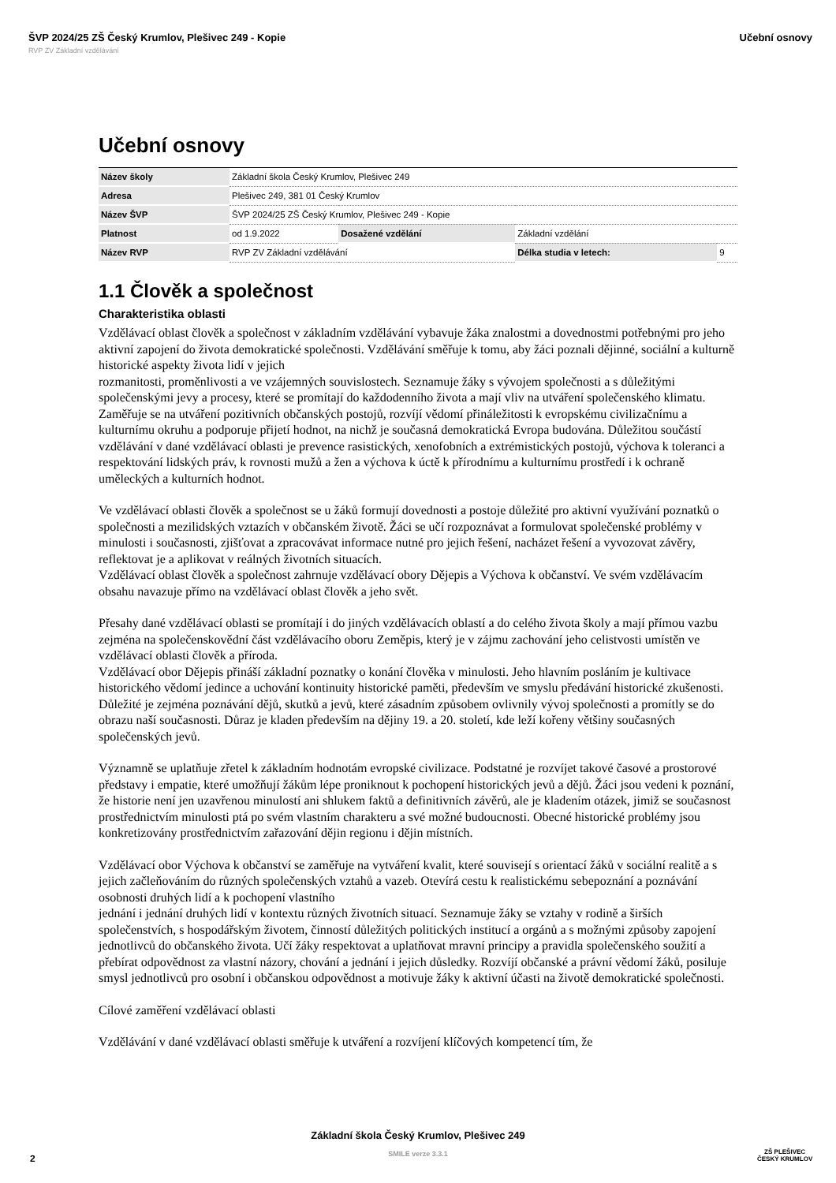ŠVP 2024/25 ZŠ Český Krumlov, Plešivec 249 - Kopie Učební osnovy
RVP ZV Základní vzdělávání
Učební osnovy
| Název školy | Základní škola Český Krumlov, Plešivec 249 | | | | |
| Adresa | Plešivec 249, 381 01 Český Krumlov | | | | |
| Název ŠVP | ŠVP 2024/25 ZŠ Český Krumlov, Plešivec 249 - Kopie | | | | |
| Platnost | od 1.9.2022 | Dosažené vzdělání | Základní vzdělání | | |
| Název RVP | RVP ZV Základní vzdělávání | | | Délka studia v letech: | 9 |
1.1 Člověk a společnost
Charakteristika oblasti
Vzdělávací oblast člověk a společnost v základním vzdělávání vybavuje žáka znalostmi a dovednostmi potřebnými pro jeho aktivní zapojení do života demokratické společnosti. Vzdělávání směřuje k tomu, aby žáci poznali dějinné, sociální a kulturně historické aspekty života lidí v jejich
rozmanitosti, proměnlivosti a ve vzájemných souvislostech. Seznamuje žáky s vývojem společnosti a s důležitými společenskými jevy a procesy, které se promítají do každodenního života a mají vliv na utváření společenského klimatu. Zaměřuje se na utváření pozitivních občanských postojů, rozvíjí vědomí přináležitosti k evropskému civilizačnímu a kulturnímu okruhu a podporuje přijetí hodnot, na nichž je současná demokratická Evropa budována. Důležitou součástí vzdělávání v dané vzdělávací oblasti je prevence rasistických, xenofobních a extrémistických postojů, výchova k toleranci a respektování lidských práv, k rovnosti mužů a žen a výchova k úctě k přírodnímu a kulturnímu prostředí i k ochraně uměleckých a kulturních hodnot.
Ve vzdělávací oblasti člověk a společnost se u žáků formují dovednosti a postoje důležité pro aktivní využívání poznatků o společnosti a mezilidských vztazích v občanském životě. Žáci se učí rozpoznávat a formulovat společenské problémy v minulosti i současnosti, zjišťovat a zpracovávat informace nutné pro jejich řešení, nacházet řešení a vyvozovat závěry, reflektovat je a aplikovat v reálných životních situacích.
Vzdělávací oblast člověk a společnost zahrnuje vzdělávací obory Dějepis a Výchova k občanství. Ve svém vzdělávacím obsahu navazuje přímo na vzdělávací oblast člověk a jeho svět.
Přesahy dané vzdělávací oblasti se promítají i do jiných vzdělávacích oblastí a do celého života školy a mají přímou vazbu zejména na společenskovědní část vzdělávacího oboru Zeměpis, který je v zájmu zachování jeho celistvosti umístěn ve vzdělávací oblasti člověk a příroda.
Vzdělávací obor Dějepis přináší základní poznatky o konání člověka v minulosti. Jeho hlavním posláním je kultivace historického vědomí jedince a uchování kontinuity historické paměti, především ve smyslu předávání historické zkušenosti. Důležité je zejména poznávání dějů, skutků a jevů, které zásadním způsobem ovlivnily vývoj společnosti a promítly se do obrazu naší současnosti. Důraz je kladen především na dějiny 19. a 20. století, kde leží kořeny většiny současných společenských jevů.
Významně se uplatňuje zřetel k základním hodnotám evropské civilizace. Podstatné je rozvíjet takové časové a prostorové představy i empatie, které umožňují žákům lépe proniknout k pochopení historických jevů a dějů. Žáci jsou vedeni k poznání, že historie není jen uzavřenou minulostí ani shlukem faktů a definitivních závěrů, ale je kladením otázek, jimiž se současnost prostřednictvím minulosti ptá po svém vlastním charakteru a své možné budoucnosti. Obecné historické problémy jsou konkretizovány prostřednictvím zařazování dějin regionu i dějin místních.
Vzdělávací obor Výchova k občanství se zaměřuje na vytváření kvalit, které souvisejí s orientací žáků v sociální realitě a s jejich začleňováním do různých společenských vztahů a vazeb. Otevírá cestu k realistickému sebepoznání a poznávání osobnosti druhých lidí a k pochopení vlastního
jednání i jednání druhých lidí v kontextu různých životních situací. Seznamuje žáky se vztahy v rodině a širších společenstvích, s hospodářským životem, činností důležitých politických institucí a orgánů a s možnými způsoby zapojení jednotlivců do občanského života. Učí žáky respektovat a uplatňovat mravní principy a pravidla společenského soužití a přebírat odpovědnost za vlastní názory, chování a jednání i jejich důsledky. Rozvíjí občanské a právní vědomí žáků, posiluje smysl jednotlivců pro osobní i občanskou odpovědnost a motivuje žáky k aktivní účasti na životě demokratické společnosti.
Cílové zaměření vzdělávací oblasti
Vzdělávání v dané vzdělávací oblasti směřuje k utváření a rozvíjení klíčových kompetencí tím, že
Základní škola Český Krumlov, Plešivec 249
SMILE verze 3.3.1
2
ZŠ PLEŠIVEC
ČESKÝ KRUMLOV